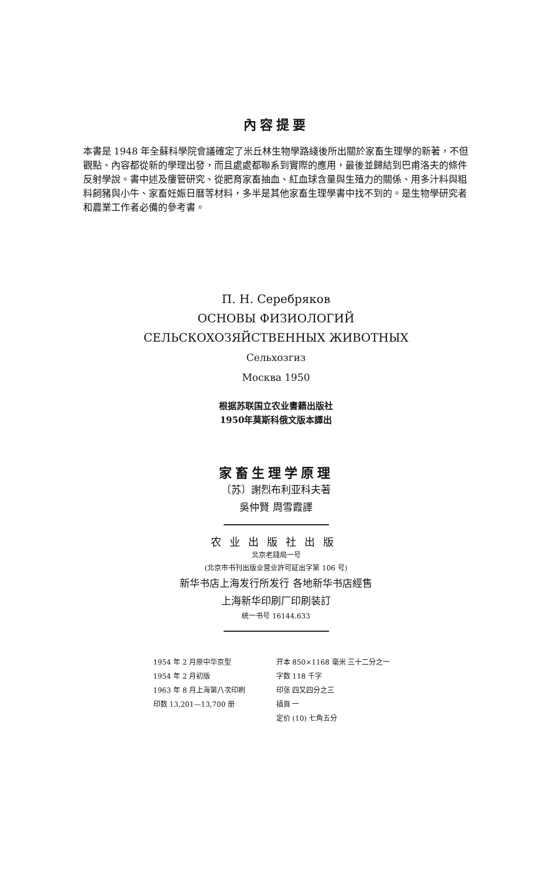內容提要
本書是 1948 年全蘇科學院會議確定了米丘林生物學路綫後所出關於家畜生理學的新著，不但觀點、內容都從新的學理出發，而且處處都聯系到實際的應用，最後並歸結到巴甫洛夫的條件反射學說。書中述及瘻管研究、從肥育家畜抽血、紅血球含量與生殖力的關係、用多汁料與粗料飼豬與小牛、家畜妊娠日曆等材料，多半是其他家畜生理學書中找不到的。是生物學研究者和農業工作者必備的參考書。
П. Н. Серебряков
ОСНОВЫ ФИЗИОЛОГИЙ
СЕЛЬСКОХОЗЯЙСТВЕННЫХ ЖИВОТНЫХ
Сельхозгиз
Москва 1950
根据苏联国立农业書籍出版社
1950年莫斯科俄文版本譯出
家畜生理学原理
〔苏〕謝烈布利亚科夫著
吳仲賢 周雪霞譯
农业出版社出版
北京老錢局一号
(北京市书刊出版业营业許可証出字第 106 号)
新华书店上海发行所发行 各地新华书店經售
上海新华印刷厂印刷装訂
統一书号 16144.633
1954 年 2 月原中华京型
1954 年 2 月初版
1963 年 8 月上海第八次印刷
印数 13,201—13,700 册
开本 850×1168 毫米 三十二分之一
字数 118 千字
印张 四又四分之三
插頁 一
定价 (10) 七角五分